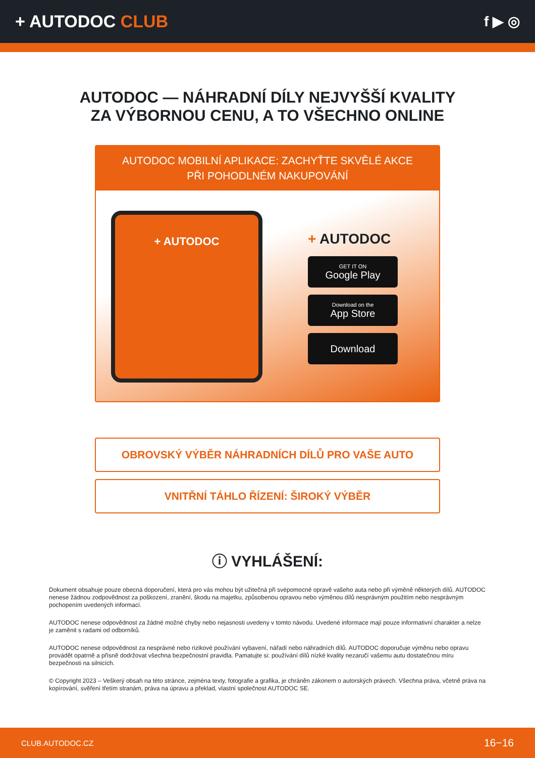+ AUTODOC CLUB
f ▶ ◎
AUTODOC — NÁHRADNÍ DÍLY NEJVYŠŠÍ KVALITY ZA VÝBORNOU CENU, A TO VŠECHNO ONLINE
AUTODOC MOBILNÍ APLIKACE: ZACHYŤTE SKVĚLÉ AKCE PŘI POHODLNÉM NAKUPOVÁNÍ
+ AUTODOC
+ AUTODOC
GET IT ON
Google Play
Download on the
App Store
Download
OBROVSKÝ VÝBĚR NÁHRADNÍCH DÍLŮ PRO VAŠE AUTO
VNITŘNÍ TÁHLO ŘÍZENÍ: ŠIROKÝ VÝBĚR
ⓘ VYHLÁŠENÍ:
Dokument obsahuje pouze obecná doporučení, která pro vás mohou být užitečná při svépomocné opravě vašeho auta nebo při výměně některých dílů. AUTODOC nenese žádnou zodpovědnost za poškození, zranění, škodu na majetku, způsobenou opravou nebo výměnou dílů nesprávným použitím nebo nesprávným pochopením uvedených informací.
AUTODOC nenese odpovědnost za žádné možné chyby nebo nejasnosti uvedeny v tomto návodu. Uvedené informace mají pouze informativní charakter a nelze je zaměnit s radami od odborníků.
AUTODOC nenese odpovědnost za nesprávné nebo rizikové používání vybavení, nářadí nebo náhradních dílů. AUTODOC doporučuje výměnu nebo opravu provádět opatrně a přísně dodržovat všechna bezpečnostní pravidla. Pamatujte si: používání dílů nízké kvality nezaručí vašemu autu dostatečnou míru bezpečnosti na silnicích.
© Copyright 2023 – Veškerý obsah na této stránce, zejména texty, fotografie a grafika, je chráněn zákonem o autorských právech. Všechna práva, včetně práva na kopírování, svěření třetím stranám, práva na úpravu a překlad, vlastní společnost AUTODOC SE.
CLUB.AUTODOC.CZ 16−16